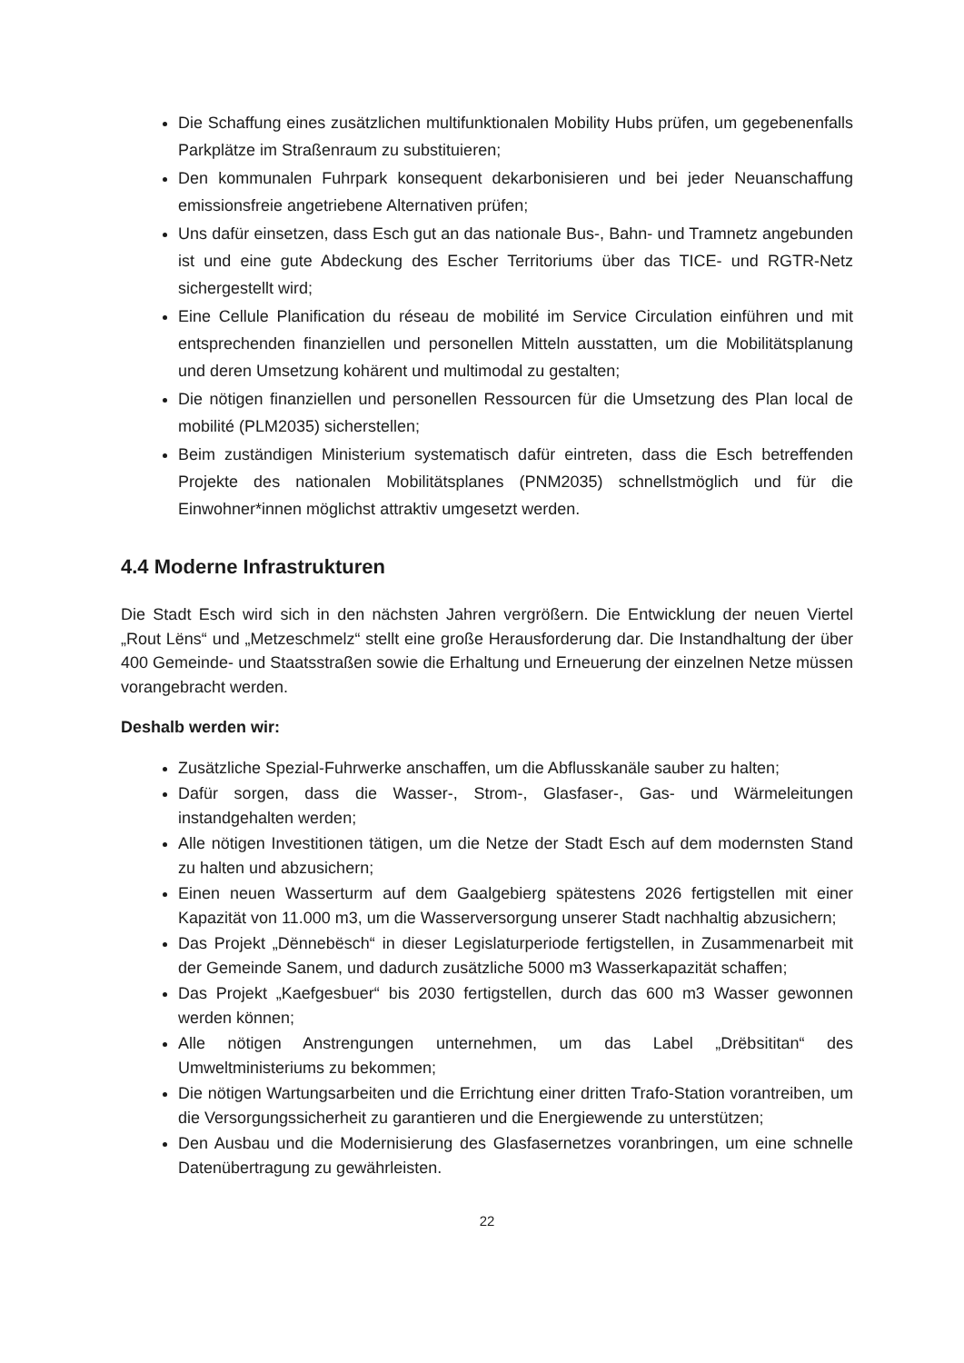Die Schaffung eines zusätzlichen multifunktionalen Mobility Hubs prüfen, um gegebenenfalls Parkplätze im Straßenraum zu substituieren;
Den kommunalen Fuhrpark konsequent dekarbonisieren und bei jeder Neuanschaffung emissionsfreie angetriebene Alternativen prüfen;
Uns dafür einsetzen, dass Esch gut an das nationale Bus-, Bahn- und Tramnetz angebunden ist und eine gute Abdeckung des Escher Territoriums über das TICE- und RGTR-Netz sichergestellt wird;
Eine Cellule Planification du réseau de mobilité im Service Circulation einführen und mit entsprechenden finanziellen und personellen Mitteln ausstatten, um die Mobilitätsplanung und deren Umsetzung kohärent und multimodal zu gestalten;
Die nötigen finanziellen und personellen Ressourcen für die Umsetzung des Plan local de mobilité (PLM2035) sicherstellen;
Beim zuständigen Ministerium systematisch dafür eintreten, dass die Esch betreffenden Projekte des nationalen Mobilitätsplanes (PNM2035) schnellstmöglich und für die Einwohner*innen möglichst attraktiv umgesetzt werden.
4.4 Moderne Infrastrukturen
Die Stadt Esch wird sich in den nächsten Jahren vergrößern. Die Entwicklung der neuen Viertel „Rout Lëns“ und „Metzeschmelz“ stellt eine große Herausforderung dar. Die Instandhaltung der über 400 Gemeinde- und Staatsstraßen sowie die Erhaltung und Erneuerung der einzelnen Netze müssen vorangebracht werden.
Deshalb werden wir:
Zusätzliche Spezial-Fuhrwerke anschaffen, um die Abflusskanäle sauber zu halten;
Dafür sorgen, dass die Wasser-, Strom-, Glasfaser-, Gas- und Wärmeleitungen instandgehalten werden;
Alle nötigen Investitionen tätigen, um die Netze der Stadt Esch auf dem modernsten Stand zu halten und abzusichern;
Einen neuen Wasserturm auf dem Gaalgebierg spätestens 2026 fertigstellen mit einer Kapazität von 11.000 m3, um die Wasserversorgung unserer Stadt nachhaltig abzusichern;
Das Projekt „Dënnebësch“ in dieser Legislaturperiode fertigstellen, in Zusammenarbeit mit der Gemeinde Sanem, und dadurch zusätzliche 5000 m3 Wasserkapazität schaffen;
Das Projekt „Kaefgesbuer“ bis 2030 fertigstellen, durch das 600 m3 Wasser gewonnen werden können;
Alle nötigen Anstrengungen unternehmen, um das Label „Drëbsititan“ des Umweltministeriums zu bekommen;
Die nötigen Wartungsarbeiten und die Errichtung einer dritten Trafo-Station vorantreiben, um die Versorgungssicherheit zu garantieren und die Energiewende zu unterstützen;
Den Ausbau und die Modernisierung des Glasfasernetzes voranbringen, um eine schnelle Datenübertragung zu gewährleisten.
22